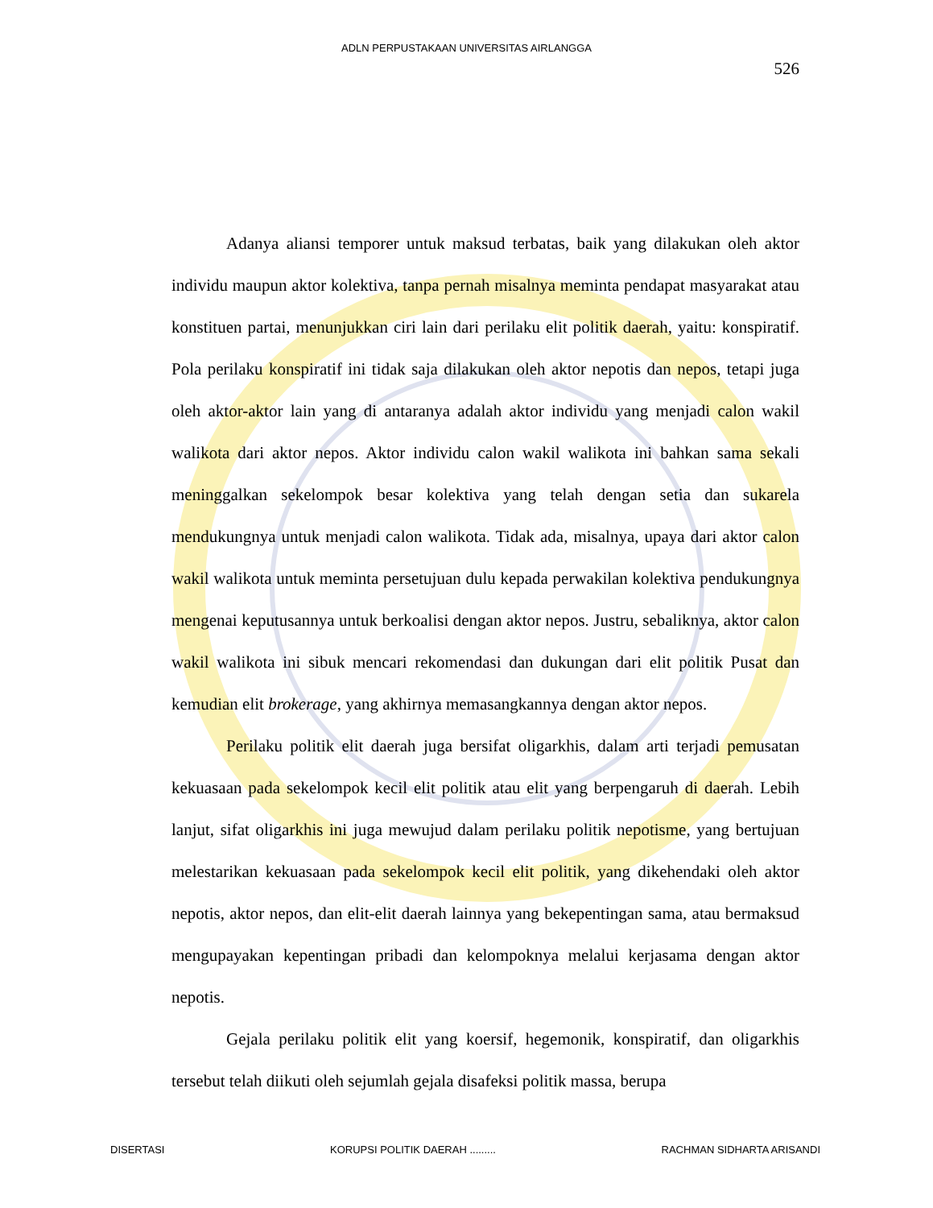ADLN PERPUSTAKAAN UNIVERSITAS AIRLANGGA
526
Adanya aliansi temporer untuk maksud terbatas, baik yang dilakukan oleh aktor individu maupun aktor kolektiva, tanpa pernah misalnya meminta pendapat masyarakat atau konstituen partai, menunjukkan ciri lain dari perilaku elit politik daerah, yaitu: konspiratif. Pola perilaku konspiratif ini tidak saja dilakukan oleh aktor nepotis dan nepos, tetapi juga oleh aktor-aktor lain yang di antaranya adalah aktor individu yang menjadi calon wakil walikota dari aktor nepos. Aktor individu calon wakil walikota ini bahkan sama sekali meninggalkan sekelompok besar kolektiva yang telah dengan setia dan sukarela mendukungnya untuk menjadi calon walikota. Tidak ada, misalnya, upaya dari aktor calon wakil walikota untuk meminta persetujuan dulu kepada perwakilan kolektiva pendukungnya mengenai keputusannya untuk berkoalisi dengan aktor nepos. Justru, sebaliknya, aktor calon wakil walikota ini sibuk mencari rekomendasi dan dukungan dari elit politik Pusat dan kemudian elit brokerage, yang akhirnya memasangkannya dengan aktor nepos.
Perilaku politik elit daerah juga bersifat oligarkhis, dalam arti terjadi pemusatan kekuasaan pada sekelompok kecil elit politik atau elit yang berpengaruh di daerah. Lebih lanjut, sifat oligarkhis ini juga mewujud dalam perilaku politik nepotisme, yang bertujuan melestarikan kekuasaan pada sekelompok kecil elit politik, yang dikehendaki oleh aktor nepotis, aktor nepos, dan elit-elit daerah lainnya yang bekepentingan sama, atau bermaksud mengupayakan kepentingan pribadi dan kelompoknya melalui kerjasama dengan aktor nepotis.
Gejala perilaku politik elit yang koersif, hegemonik, konspiratif, dan oligarkhis tersebut telah diikuti oleh sejumlah gejala disafeksi politik massa, berupa
DISERTASI KORUPSI POLITIK DAERAH ......... RACHMAN SIDHARTA ARISANDI